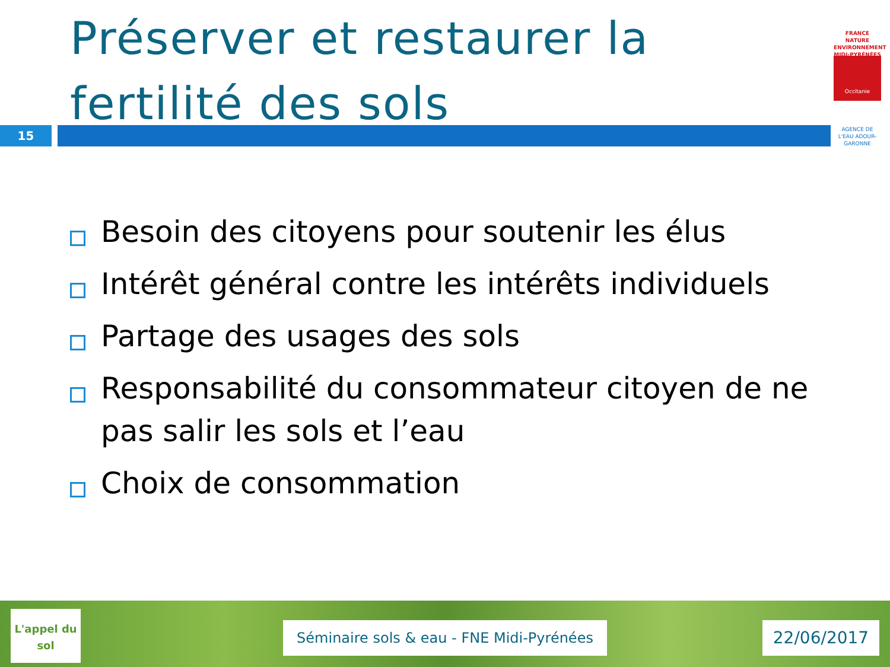Préserver et restaurer la fertilité des sols
15
FRANCE NATURE ENVIRONNEMENT MIDI-PYRÉNÉES
Occitanie
AGENCE DE L'EAU ADOUR-GARONNE
Besoin des citoyens pour soutenir les élus
Intérêt général contre les intérêts individuels
Partage des usages des sols
Responsabilité du consommateur citoyen de ne pas salir les sols et l’eau
Choix de consommation
L'appel du sol
Séminaire sols & eau - FNE Midi-Pyrénées
22/06/2017